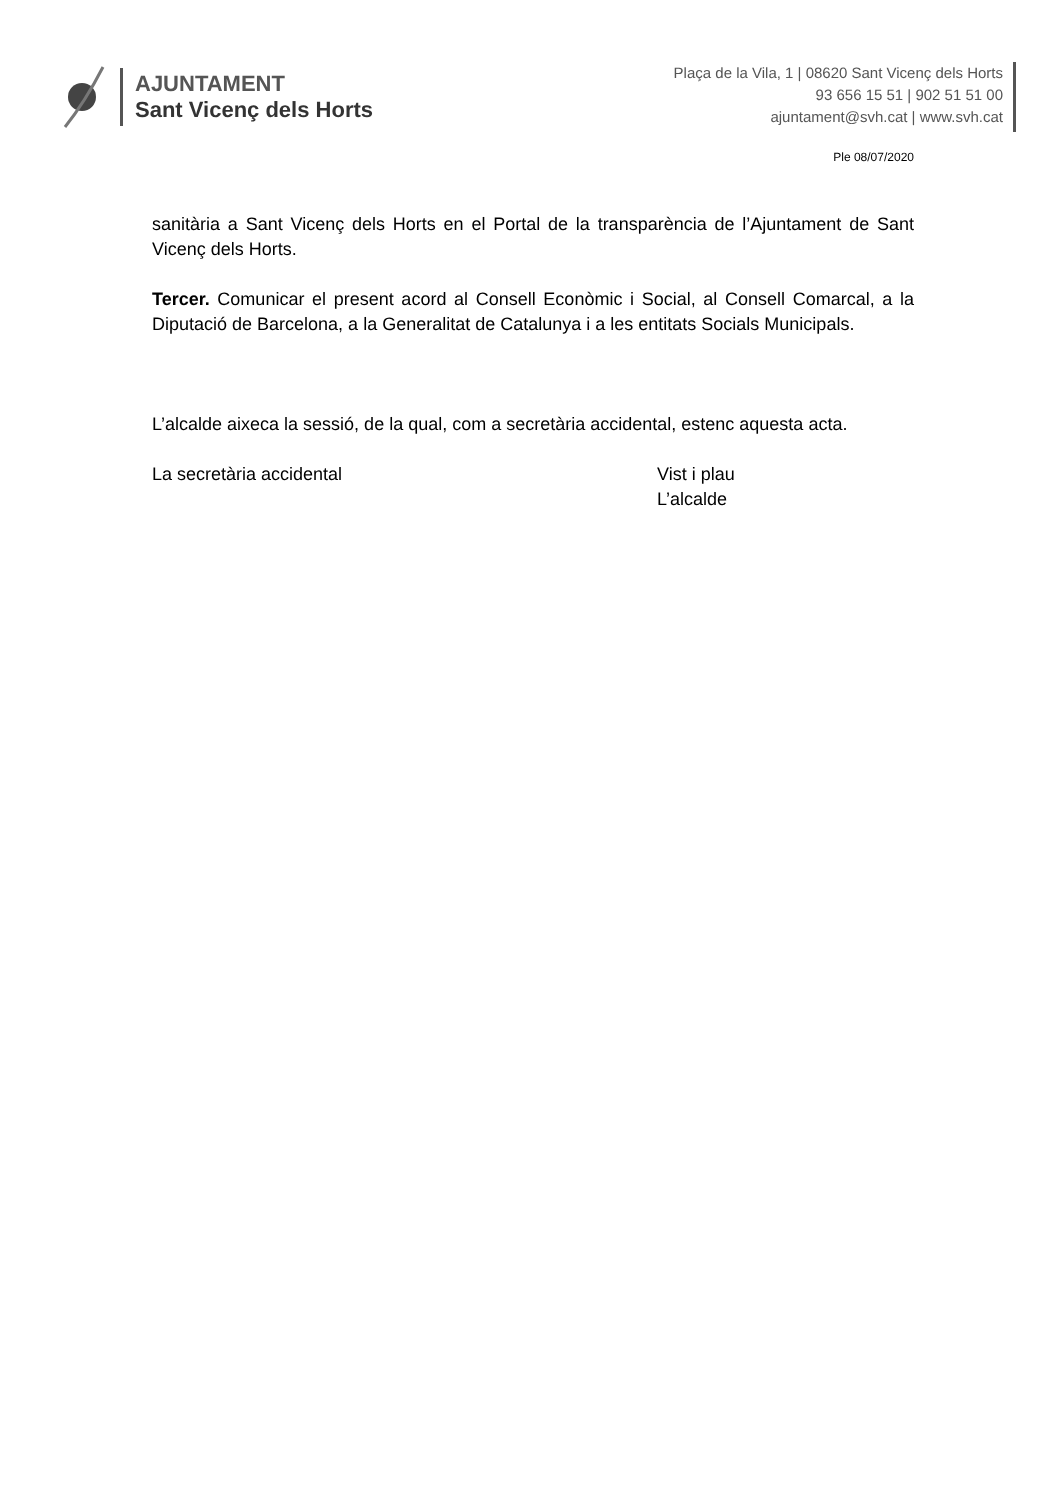AJUNTAMENT
Sant Vicenç dels Horts
Plaça de la Vila, 1 | 08620 Sant Vicenç dels Horts
93 656 15 51 | 902 51 51 00
ajuntament@svh.cat | www.svh.cat
Ple 08/07/2020
sanitària a Sant Vicenç dels Horts en el Portal de la transparència de l’Ajuntament de Sant Vicenç dels Horts.
Tercer. Comunicar el present acord al Consell Econòmic i Social, al Consell Comarcal, a la Diputació de Barcelona, a la Generalitat de Catalunya i a les entitats Socials Municipals.
L’alcalde aixeca la sessió, de la qual, com a secretària accidental, estenc aquesta acta.
La secretària accidental Vist i plau
L’alcalde